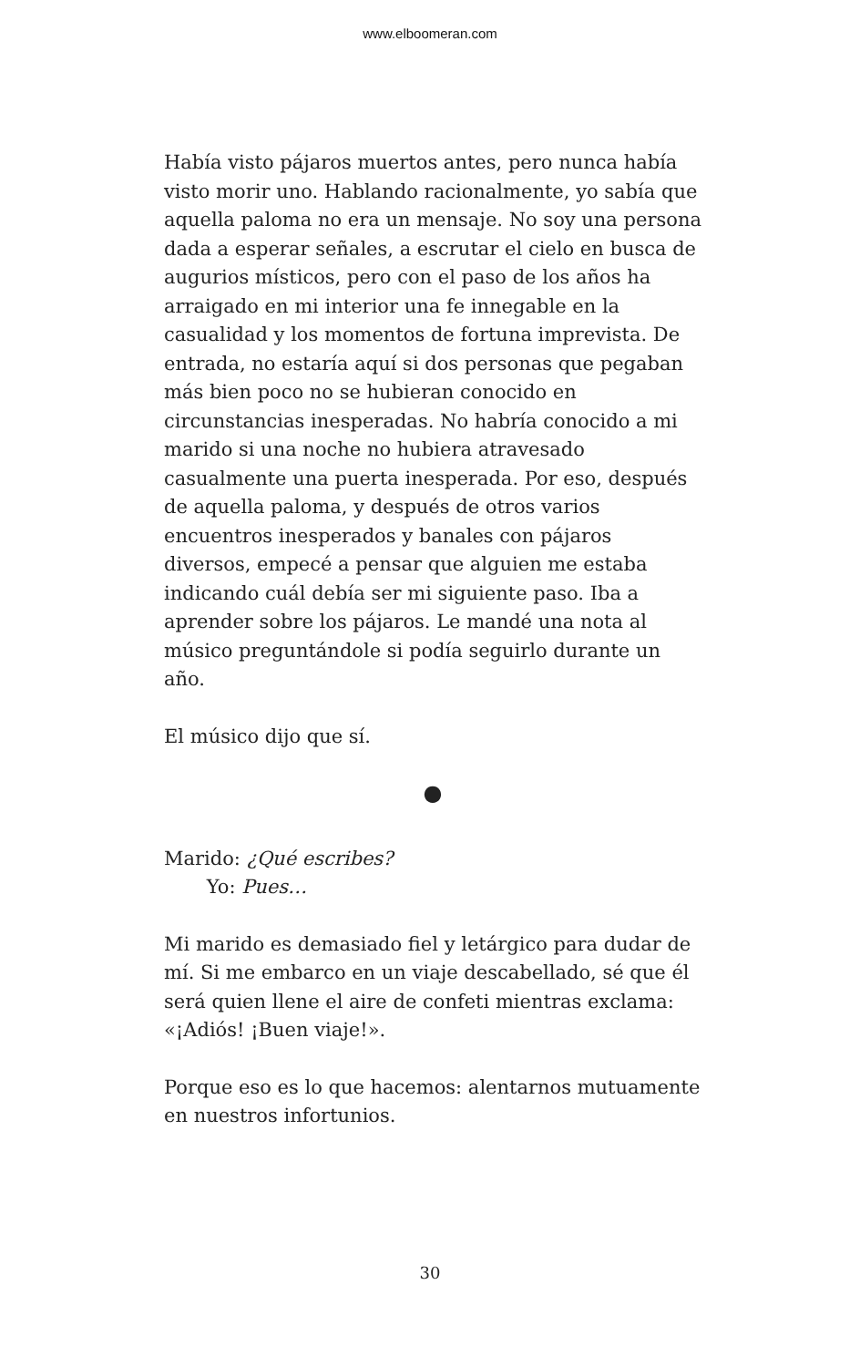www.elboomeran.com
Había visto pájaros muertos antes, pero nunca había visto morir uno. Hablando racionalmente, yo sabía que aquella paloma no era un mensaje. No soy una persona dada a esperar señales, a escrutar el cielo en busca de augurios místicos, pero con el paso de los años ha arraigado en mi interior una fe innegable en la casualidad y los momentos de fortuna imprevista. De entrada, no estaría aquí si dos personas que pegaban más bien poco no se hubieran conocido en circunstancias inesperadas. No habría conocido a mi marido si una noche no hubiera atravesado casualmente una puerta inesperada. Por eso, después de aquella paloma, y después de otros varios encuentros inesperados y banales con pájaros diversos, empecé a pensar que alguien me estaba indicando cuál debía ser mi siguiente paso. Iba a aprender sobre los pájaros. Le mandé una nota al músico preguntándole si podía seguirlo durante un año.
El músico dijo que sí.
●
Marido: ¿Qué escribes?
Yo: Pues…
Mi marido es demasiado fiel y letárgico para dudar de mí. Si me embarco en un viaje descabellado, sé que él será quien llene el aire de confeti mientras exclama: «¡Adiós! ¡Buen viaje!».
Porque eso es lo que hacemos: alentarnos mutuamente en nuestros infortunios.
30